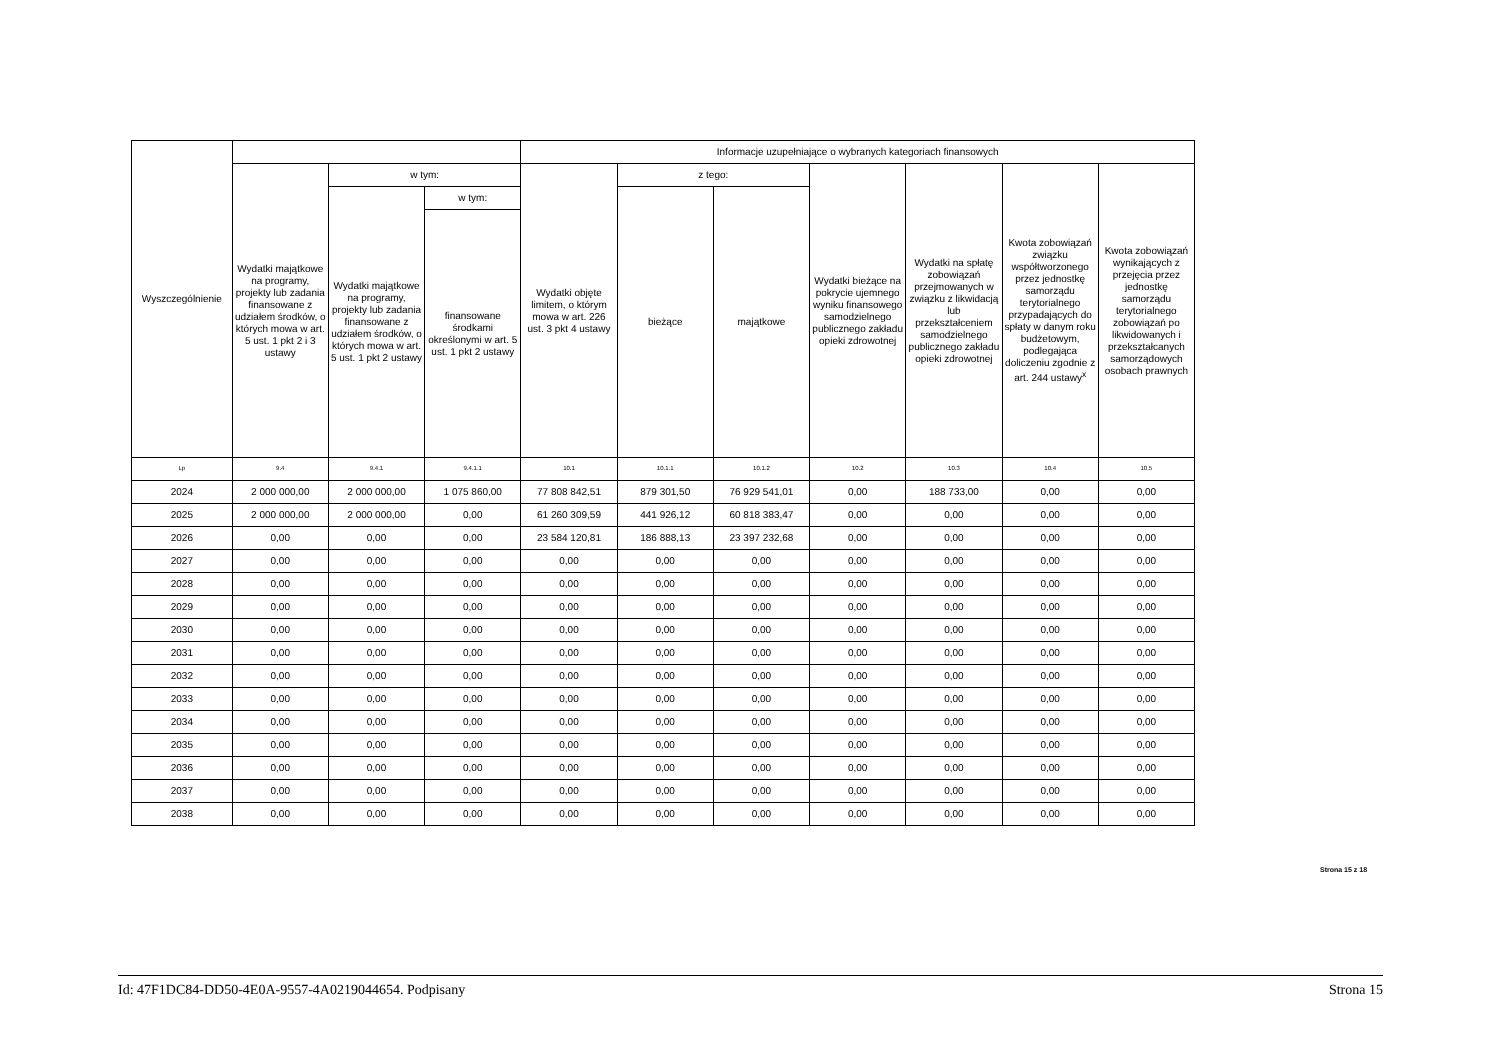| Wyszczególnienie | | | | Informacje uzupełniające o wybranych kategoriach finansowych | | | | | | |
| --- | --- | --- | --- | --- | --- | --- | --- | --- | --- | --- |
| | Wydatki majątkowe na programy, projekty lub zadania finansowane z udziałem środków, o których mowa w art. 5 ust. 1 pkt 2 i 3 ustawy | w tym: | | Wydatki objęte limitem, o którym mowa w art. 226 ust. 3 pkt 4 ustawy | z tego: | | Wydatki bieżące na pokrycie ujemnego wyniku finansowego samodzielnego publicznego zakładu opieki zdrowotnej | Wydatki na spłatę zobowiązań przejmowanych w związku z likwidacją lub przekształceniem samodzielnego publicznego zakładu opieki zdrowotnej | Kwota zobowiązań związku współtworzonego przez jednostkę samorządu terytorialnego przypadających do spłaty w danym roku budżetowym, podlegająca doliczeniu zgodnie z art. 244 ustawy<sup>x</sup> | Kwota zobowiązań wynikających z przejęcia przez jednostkę samorządu terytorialnego zobowiązań po likwidowanych i przekształcanych samorządowych osobach prawnych |
| | | Wydatki majątkowe na programy, projekty lub zadania finansowane z udziałem środków, o których mowa w art. 5 ust. 1 pkt 2 ustawy | w tym: | | bieżące | majątkowe | | | | |
| | | | finansowane środkami określonymi w art. 5 ust. 1 pkt 2 ustawy | | | | | | | |
| Lp | 9.4 | 9.4.1 | 9.4.1.1 | 10.1 | 10.1.1 | 10.1.2 | 10.2 | 10.3 | 10.4 | 10.5 |
| 2024 | 2 000 000,00 | 2 000 000,00 | 1 075 860,00 | 77 808 842,51 | 879 301,50 | 76 929 541,01 | 0,00 | 188 733,00 | 0,00 | 0,00 |
| 2025 | 2 000 000,00 | 2 000 000,00 | 0,00 | 61 260 309,59 | 441 926,12 | 60 818 383,47 | 0,00 | 0,00 | 0,00 | 0,00 |
| 2026 | 0,00 | 0,00 | 0,00 | 23 584 120,81 | 186 888,13 | 23 397 232,68 | 0,00 | 0,00 | 0,00 | 0,00 |
| 2027 | 0,00 | 0,00 | 0,00 | 0,00 | 0,00 | 0,00 | 0,00 | 0,00 | 0,00 | 0,00 |
| 2028 | 0,00 | 0,00 | 0,00 | 0,00 | 0,00 | 0,00 | 0,00 | 0,00 | 0,00 | 0,00 |
| 2029 | 0,00 | 0,00 | 0,00 | 0,00 | 0,00 | 0,00 | 0,00 | 0,00 | 0,00 | 0,00 |
| 2030 | 0,00 | 0,00 | 0,00 | 0,00 | 0,00 | 0,00 | 0,00 | 0,00 | 0,00 | 0,00 |
| 2031 | 0,00 | 0,00 | 0,00 | 0,00 | 0,00 | 0,00 | 0,00 | 0,00 | 0,00 | 0,00 |
| 2032 | 0,00 | 0,00 | 0,00 | 0,00 | 0,00 | 0,00 | 0,00 | 0,00 | 0,00 | 0,00 |
| 2033 | 0,00 | 0,00 | 0,00 | 0,00 | 0,00 | 0,00 | 0,00 | 0,00 | 0,00 | 0,00 |
| 2034 | 0,00 | 0,00 | 0,00 | 0,00 | 0,00 | 0,00 | 0,00 | 0,00 | 0,00 | 0,00 |
| 2035 | 0,00 | 0,00 | 0,00 | 0,00 | 0,00 | 0,00 | 0,00 | 0,00 | 0,00 | 0,00 |
| 2036 | 0,00 | 0,00 | 0,00 | 0,00 | 0,00 | 0,00 | 0,00 | 0,00 | 0,00 | 0,00 |
| 2037 | 0,00 | 0,00 | 0,00 | 0,00 | 0,00 | 0,00 | 0,00 | 0,00 | 0,00 | 0,00 |
| 2038 | 0,00 | 0,00 | 0,00 | 0,00 | 0,00 | 0,00 | 0,00 | 0,00 | 0,00 | 0,00 |
Strona 15 z 18
Id: 47F1DC84-DD50-4E0A-9557-4A0219044654. Podpisany Strona 15